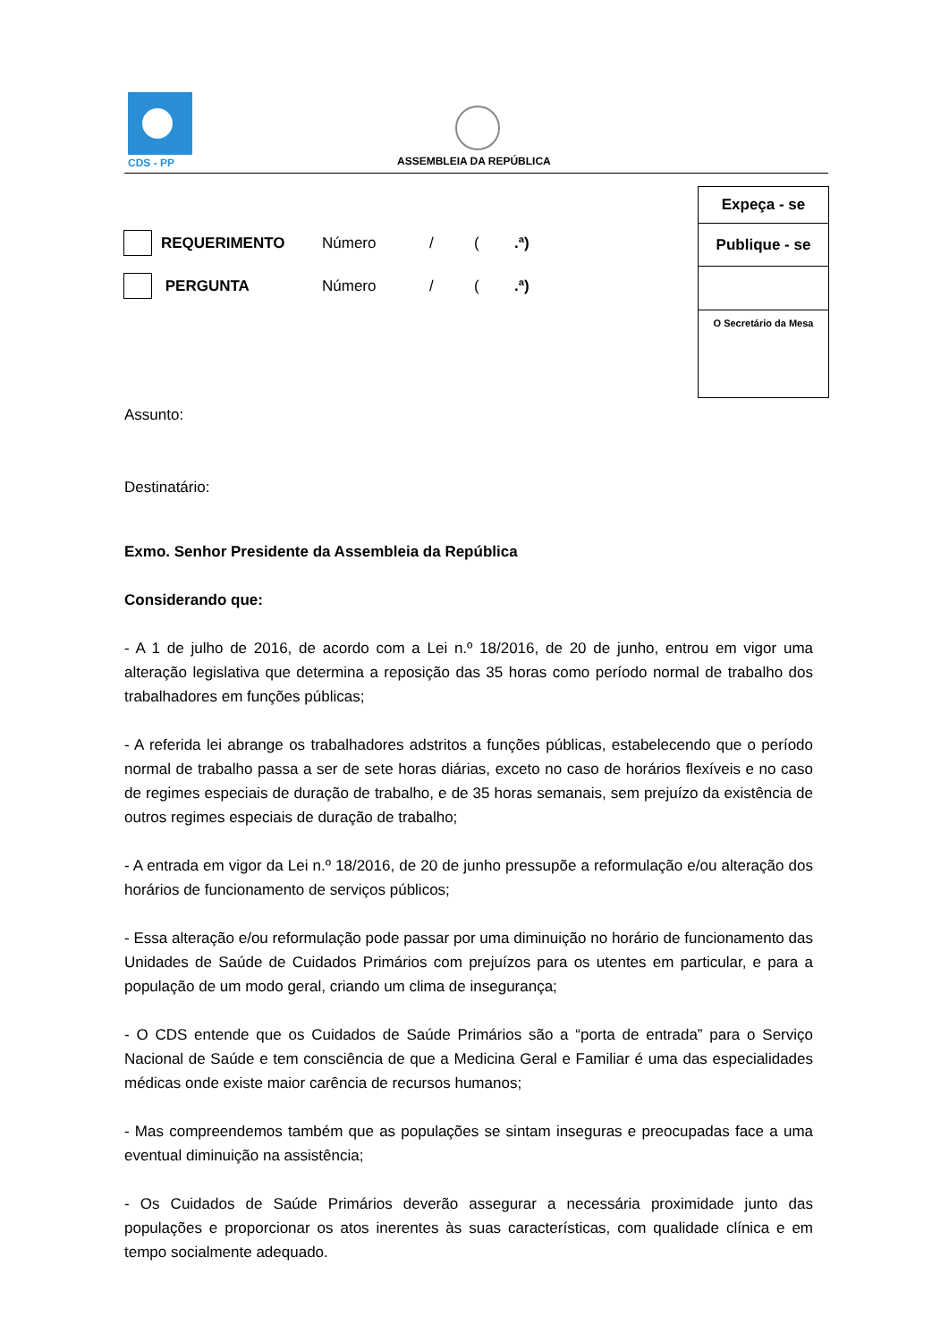CDS - PP ASSEMBLEIA DA REPÚBLICA
Expeça - se
Publique - se
O Secretário da Mesa
REQUERIMENTO Número / (.ª)
PERGUNTA Número / (.ª)
Assunto:
Destinatário:
Exmo. Senhor Presidente da Assembleia da República
Considerando que:
- A 1 de julho de 2016, de acordo com a Lei n.º 18/2016, de 20 de junho, entrou em vigor uma alteração legislativa que determina a reposição das 35 horas como período normal de trabalho dos trabalhadores em funções públicas;
- A referida lei abrange os trabalhadores adstritos a funções públicas, estabelecendo que o período normal de trabalho passa a ser de sete horas diárias, exceto no caso de horários flexíveis e no caso de regimes especiais de duração de trabalho, e de 35 horas semanais, sem prejuízo da existência de outros regimes especiais de duração de trabalho;
- A entrada em vigor da Lei n.º 18/2016, de 20 de junho pressupõe a reformulação e/ou alteração dos horários de funcionamento de serviços públicos;
- Essa alteração e/ou reformulação pode passar por uma diminuição no horário de funcionamento das Unidades de Saúde de Cuidados Primários com prejuízos para os utentes em particular, e para a população de um modo geral, criando um clima de insegurança;
- O CDS entende que os Cuidados de Saúde Primários são a “porta de entrada” para o Serviço Nacional de Saúde e tem consciência de que a Medicina Geral e Familiar é uma das especialidades médicas onde existe maior carência de recursos humanos;
- Mas compreendemos também que as populações se sintam inseguras e preocupadas face a uma eventual diminuição na assistência;
- Os Cuidados de Saúde Primários deverão assegurar a necessária proximidade junto das populações e proporcionar os atos inerentes às suas características, com qualidade clínica e em tempo socialmente adequado.